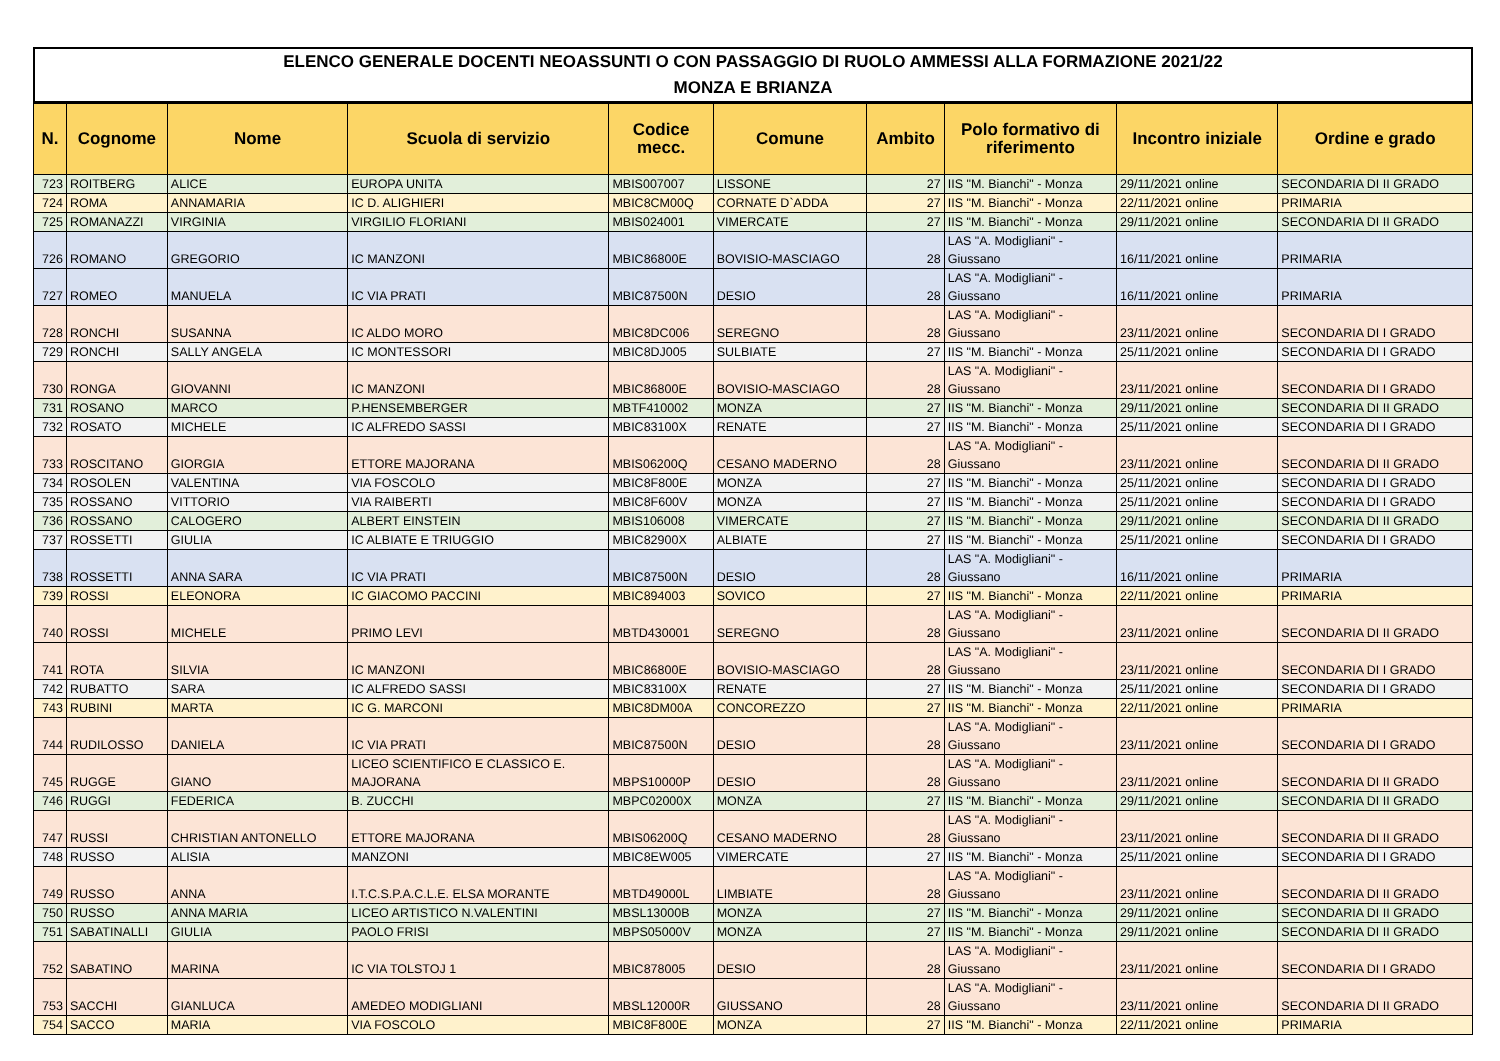ELENCO GENERALE DOCENTI NEOASSUNTI O CON PASSAGGIO DI RUOLO AMMESSI ALLA FORMAZIONE 2021/22
MONZA E BRIANZA
| N. | Cognome | Nome | Scuola di servizio | Codice mecc. | Comune | Ambito | Polo formativo di riferimento | Incontro iniziale | Ordine e grado |
| --- | --- | --- | --- | --- | --- | --- | --- | --- | --- |
| 723 | ROITBERG | ALICE | EUROPA UNITA | MBIS007007 | LISSONE | 27 | IIS "M. Bianchi" - Monza | 29/11/2021 online | SECONDARIA DI II GRADO |
| 724 | ROMA | ANNAMARIA | IC D. ALIGHIERI | MBIC8CM00Q | CORNATE D`ADDA | 27 | IIS "M. Bianchi" - Monza | 22/11/2021 online | PRIMARIA |
| 725 | ROMANAZZI | VIRGINIA | VIRGILIO FLORIANI | MBIS024001 | VIMERCATE | 27 | IIS "M. Bianchi" - Monza | 29/11/2021 online | SECONDARIA DI II GRADO |
| 726 | ROMANO | GREGORIO | IC MANZONI | MBIC86800E | BOVISIO-MASCIAGO | 28 | LAS "A. Modigliani" - Giussano | 16/11/2021 online | PRIMARIA |
| 727 | ROMEO | MANUELA | IC VIA PRATI | MBIC87500N | DESIO | 28 | LAS "A. Modigliani" - Giussano | 16/11/2021 online | PRIMARIA |
| 728 | RONCHI | SUSANNA | IC ALDO MORO | MBIC8DC006 | SEREGNO | 28 | LAS "A. Modigliani" - Giussano | 23/11/2021 online | SECONDARIA DI I GRADO |
| 729 | RONCHI | SALLY ANGELA | IC MONTESSORI | MBIC8DJ005 | SULBIATE | 27 | IIS "M. Bianchi" - Monza | 25/11/2021 online | SECONDARIA DI I GRADO |
| 730 | RONGA | GIOVANNI | IC MANZONI | MBIC86800E | BOVISIO-MASCIAGO | 28 | LAS "A. Modigliani" - Giussano | 23/11/2021 online | SECONDARIA DI I GRADO |
| 731 | ROSANO | MARCO | P.HENSEMBERGER | MBTF410002 | MONZA | 27 | IIS "M. Bianchi" - Monza | 29/11/2021 online | SECONDARIA DI II GRADO |
| 732 | ROSATO | MICHELE | IC ALFREDO SASSI | MBIC83100X | RENATE | 27 | IIS "M. Bianchi" - Monza | 25/11/2021 online | SECONDARIA DI I GRADO |
| 733 | ROSCITANO | GIORGIA | ETTORE MAJORANA | MBIS06200Q | CESANO MADERNO | 28 | LAS "A. Modigliani" - Giussano | 23/11/2021 online | SECONDARIA DI II GRADO |
| 734 | ROSOLEN | VALENTINA | VIA FOSCOLO | MBIC8F800E | MONZA | 27 | IIS "M. Bianchi" - Monza | 25/11/2021 online | SECONDARIA DI I GRADO |
| 735 | ROSSANO | VITTORIO | VIA RAIBERTI | MBIC8F600V | MONZA | 27 | IIS "M. Bianchi" - Monza | 25/11/2021 online | SECONDARIA DI I GRADO |
| 736 | ROSSANO | CALOGERO | ALBERT EINSTEIN | MBIS106008 | VIMERCATE | 27 | IIS "M. Bianchi" - Monza | 29/11/2021 online | SECONDARIA DI II GRADO |
| 737 | ROSSETTI | GIULIA | IC ALBIATE E TRIUGGIO | MBIC82900X | ALBIATE | 27 | IIS "M. Bianchi" - Monza | 25/11/2021 online | SECONDARIA DI I GRADO |
| 738 | ROSSETTI | ANNA SARA | IC VIA PRATI | MBIC87500N | DESIO | 28 | LAS "A. Modigliani" - Giussano | 16/11/2021 online | PRIMARIA |
| 739 | ROSSI | ELEONORA | IC GIACOMO PACCINI | MBIC894003 | SOVICO | 27 | IIS "M. Bianchi" - Monza | 22/11/2021 online | PRIMARIA |
| 740 | ROSSI | MICHELE | PRIMO LEVI | MBTD430001 | SEREGNO | 28 | LAS "A. Modigliani" - Giussano | 23/11/2021 online | SECONDARIA DI II GRADO |
| 741 | ROTA | SILVIA | IC MANZONI | MBIC86800E | BOVISIO-MASCIAGO | 28 | LAS "A. Modigliani" - Giussano | 23/11/2021 online | SECONDARIA DI I GRADO |
| 742 | RUBATTO | SARA | IC ALFREDO SASSI | MBIC83100X | RENATE | 27 | IIS "M. Bianchi" - Monza | 25/11/2021 online | SECONDARIA DI I GRADO |
| 743 | RUBINI | MARTA | IC G. MARCONI | MBIC8DM00A | CONCOREZZO | 27 | IIS "M. Bianchi" - Monza | 22/11/2021 online | PRIMARIA |
| 744 | RUDILOSSO | DANIELA | IC VIA PRATI | MBIC87500N | DESIO | 28 | LAS "A. Modigliani" - Giussano | 23/11/2021 online | SECONDARIA DI I GRADO |
| 745 | RUGGE | GIANO | LICEO SCIENTIFICO E CLASSICO E. MAJORANA | MBPS10000P | DESIO | 28 | LAS "A. Modigliani" - Giussano | 23/11/2021 online | SECONDARIA DI II GRADO |
| 746 | RUGGI | FEDERICA | B. ZUCCHI | MBPC02000X | MONZA | 27 | IIS "M. Bianchi" - Monza | 29/11/2021 online | SECONDARIA DI II GRADO |
| 747 | RUSSI | CHRISTIAN ANTONELLO | ETTORE MAJORANA | MBIS06200Q | CESANO MADERNO | 28 | LAS "A. Modigliani" - Giussano | 23/11/2021 online | SECONDARIA DI II GRADO |
| 748 | RUSSO | ALISIA | MANZONI | MBIC8EW005 | VIMERCATE | 27 | IIS "M. Bianchi" - Monza | 25/11/2021 online | SECONDARIA DI I GRADO |
| 749 | RUSSO | ANNA | I.T.C.S.P.A.C.L.E. ELSA MORANTE | MBTD49000L | LIMBIATE | 28 | LAS "A. Modigliani" - Giussano | 23/11/2021 online | SECONDARIA DI II GRADO |
| 750 | RUSSO | ANNA MARIA | LICEO ARTISTICO N.VALENTINI | MBSL13000B | MONZA | 27 | IIS "M. Bianchi" - Monza | 29/11/2021 online | SECONDARIA DI II GRADO |
| 751 | SABATINALLI | GIULIA | PAOLO FRISI | MBPS05000V | MONZA | 27 | IIS "M. Bianchi" - Monza | 29/11/2021 online | SECONDARIA DI II GRADO |
| 752 | SABATINO | MARINA | IC VIA TOLSTOJ 1 | MBIC878005 | DESIO | 28 | LAS "A. Modigliani" - Giussano | 23/11/2021 online | SECONDARIA DI I GRADO |
| 753 | SACCHI | GIANLUCA | AMEDEO MODIGLIANI | MBSL12000R | GIUSSANO | 28 | LAS "A. Modigliani" - Giussano | 23/11/2021 online | SECONDARIA DI II GRADO |
| 754 | SACCO | MARIA | VIA FOSCOLO | MBIC8F800E | MONZA | 27 | IIS "M. Bianchi" - Monza | 22/11/2021 online | PRIMARIA |